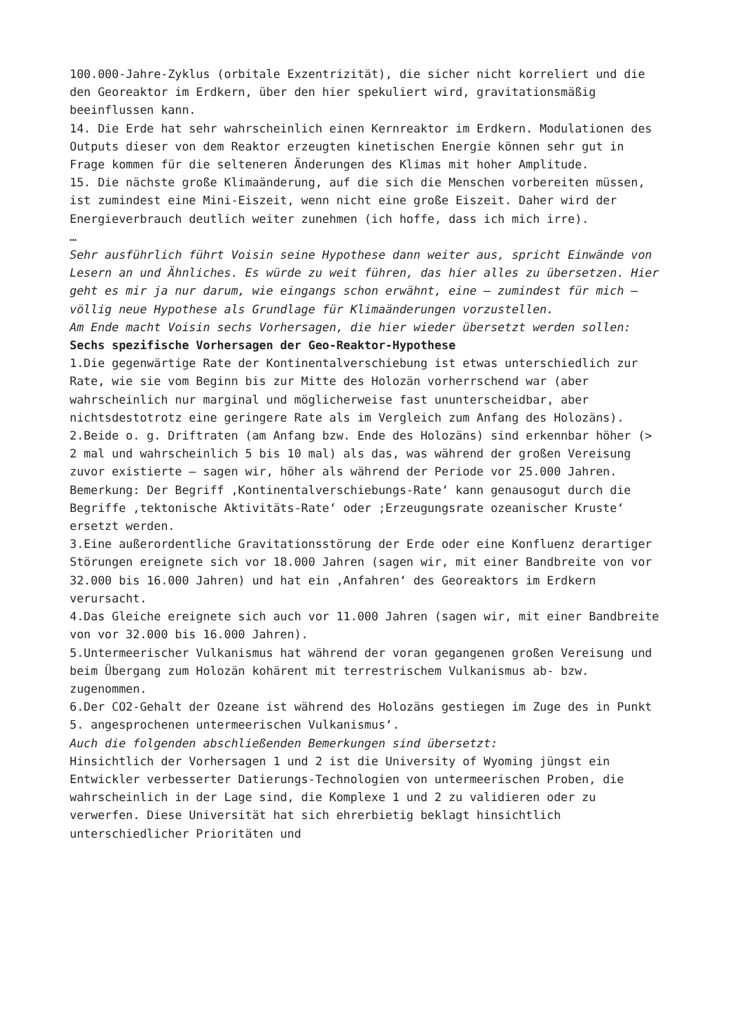100.000-Jahre-Zyklus (orbitale Exzentrizität), die sicher nicht korreliert und die den Georeaktor im Erdkern, über den hier spekuliert wird, gravitationsmäßig beeinflussen kann.
14. Die Erde hat sehr wahrscheinlich einen Kernreaktor im Erdkern. Modulationen des Outputs dieser von dem Reaktor erzeugten kinetischen Energie können sehr gut in Frage kommen für die selteneren Änderungen des Klimas mit hoher Amplitude.
15. Die nächste große Klimaänderung, auf die sich die Menschen vorbereiten müssen, ist zumindest eine Mini-Eiszeit, wenn nicht eine große Eiszeit. Daher wird der Energieverbrauch deutlich weiter zunehmen (ich hoffe, dass ich mich irre).
…
Sehr ausführlich führt Voisin seine Hypothese dann weiter aus, spricht Einwände von Lesern an und Ähnliches. Es würde zu weit führen, das hier alles zu übersetzen. Hier geht es mir ja nur darum, wie eingangs schon erwähnt, eine – zumindest für mich – völlig neue Hypothese als Grundlage für Klimaänderungen vorzustellen.
Am Ende macht Voisin sechs Vorhersagen, die hier wieder übersetzt werden sollen:
Sechs spezifische Vorhersagen der Geo-Reaktor-Hypothese
1.Die gegenwärtige Rate der Kontinentalverschiebung ist etwas unterschiedlich zur Rate, wie sie vom Beginn bis zur Mitte des Holozän vorherrschend war (aber wahrscheinlich nur marginal und möglicherweise fast ununterscheidbar, aber nichtsdestotrotz eine geringere Rate als im Vergleich zum Anfang des Holozäns).
2.Beide o. g. Driftraten (am Anfang bzw. Ende des Holozäns) sind erkennbar höher (> 2 mal und wahrscheinlich 5 bis 10 mal) als das, was während der großen Vereisung zuvor existierte – sagen wir, höher als während der Periode vor 25.000 Jahren.
Bemerkung: Der Begriff ‚Kontinentalverschiebungs-Rate‘ kann genausogut durch die Begriffe ‚tektonische Aktivitäts-Rate‘ oder ;Erzeugungsrate ozeanischer Kruste‘ ersetzt werden.
3.Eine außerordentliche Gravitationsstörung der Erde oder eine Konfluenz derartiger Störungen ereignete sich vor 18.000 Jahren (sagen wir, mit einer Bandbreite von vor 32.000 bis 16.000 Jahren) und hat ein ‚Anfahren‘ des Georeaktors im Erdkern verursacht.
4.Das Gleiche ereignete sich auch vor 11.000 Jahren (sagen wir, mit einer Bandbreite von vor 32.000 bis 16.000 Jahren).
5.Untermeerischer Vulkanismus hat während der voran gegangenen großen Vereisung und beim Übergang zum Holozän kohärent mit terrestrischem Vulkanismus ab- bzw. zugenommen.
6.Der CO2-Gehalt der Ozeane ist während des Holozäns gestiegen im Zuge des in Punkt 5. angesprochenen untermeerischen Vulkanismus‘.
Auch die folgenden abschließenden Bemerkungen sind übersetzt:
Hinsichtlich der Vorhersagen 1 und 2 ist die University of Wyoming jüngst ein Entwickler verbesserter Datierungs-Technologien von untermeerischen Proben, die wahrscheinlich in der Lage sind, die Komplexe 1 und 2 zu validieren oder zu verwerfen. Diese Universität hat sich ehrerbietig beklagt hinsichtlich unterschiedlicher Prioritäten und